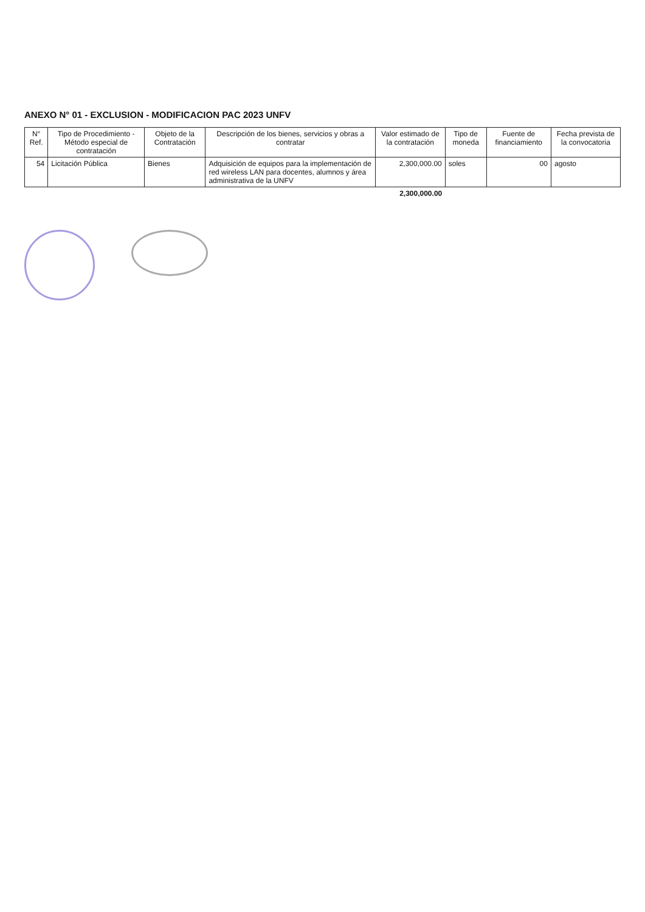ANEXO N° 01 - EXCLUSION - MODIFICACION PAC 2023 UNFV
| N° Ref. | Tipo de Procedimiento - Método especial de contratación | Objeto de la Contratación | Descripción de los bienes, servicios y obras a contratar | Valor estimado de la contratación | Tipo de moneda | Fuente de financiamiento | Fecha prevista de la convocatoria |
| --- | --- | --- | --- | --- | --- | --- | --- |
| 54 | Licitación Pública | Bienes | Adquisición de equipos para la implementación de red wireless LAN para docentes, alumnos y área administrativa de la UNFV | 2,300,000.00 | soles | 00 | agosto |
| | | | | 2,300,000.00 | | | |